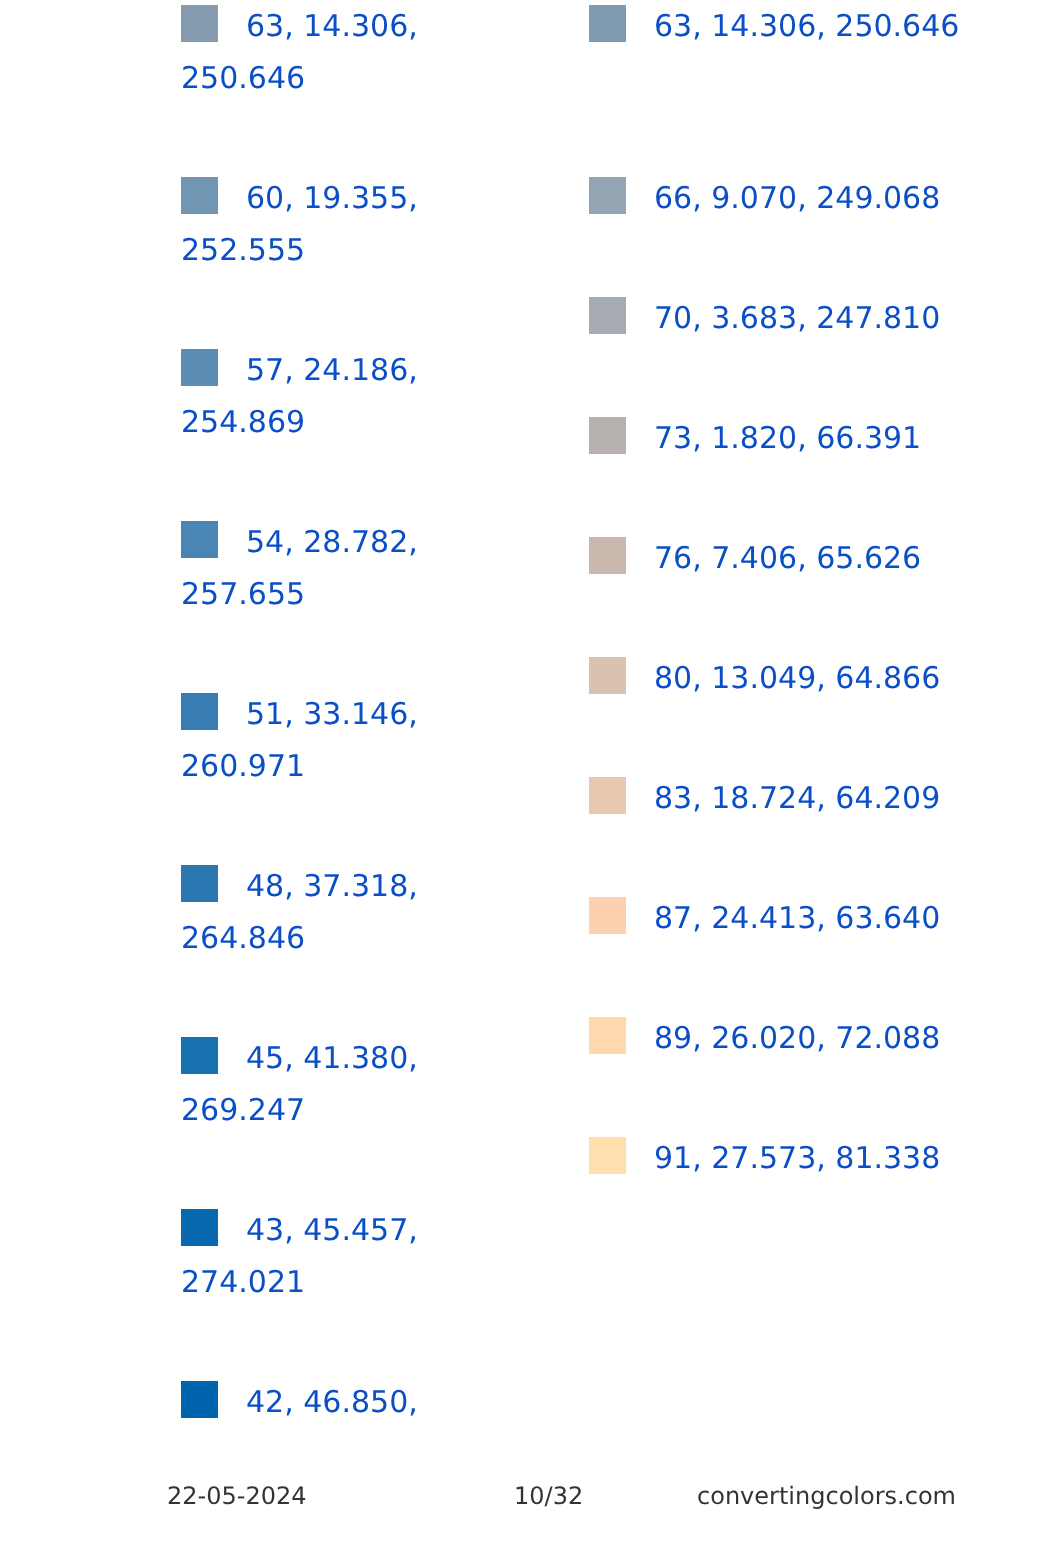63, 14.306, 250.646
60, 19.355, 252.555
57, 24.186, 254.869
54, 28.782, 257.655
51, 33.146, 260.971
48, 37.318, 264.846
45, 41.380, 269.247
43, 45.457, 274.021
42, 46.850,
63, 14.306, 250.646
66, 9.070, 249.068
70, 3.683, 247.810
73, 1.820, 66.391
76, 7.406, 65.626
80, 13.049, 64.866
83, 18.724, 64.209
87, 24.413, 63.640
89, 26.020, 72.088
91, 27.573, 81.338
22-05-2024 10/32 convertingcolors.com